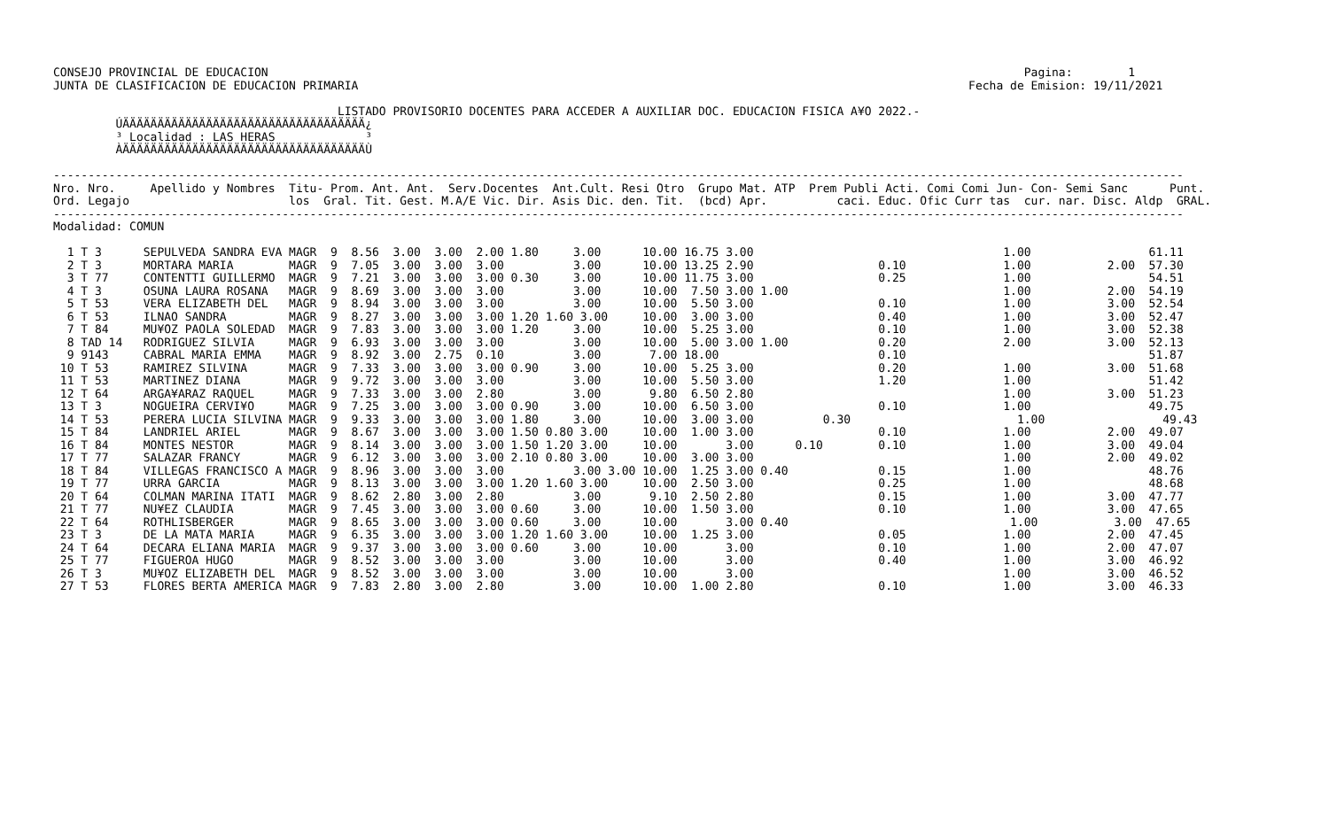CONSEJO PROVINCIAL DE EDUCACION                                                                                                             Pagina:        1
JUNTA DE CLASIFICACION DE EDUCACION PRIMARIA                                                                                        Fecha de Emision: 19/11/2021

                                         LISTADO PROVISORIO DOCENTES PARA ACCEDER A AUXILIAR DOC. EDUCACION FISICA A¥O 2022.-
         ÚÄÄÄÄÄÄÄÄÄÄÄÄÄÄÄÄÄÄÄÄÄÄÄÄÄÄÄÄÄÄÄÄÄÄÄ¿
         ³ Localidad : LAS HERAS             ³
         ÀÄÄÄÄÄÄÄÄÄÄÄÄÄÄÄÄÄÄÄÄÄÄÄÄÄÄÄÄÄÄÄÄÄÄÄÙ

-------------------------------------------------------------------------------------------------------------------------------------------------------------------
Nro. Nro.     Apellido y Nombres  Titu- Prom. Ant. Ant.  Serv.Docentes  Ant.Cult. Resi Otro  Grupo Mat. ATP  Prem Publi Acti. Comi Comi Jun- Con- Semi Sanc      Punt.
Ord. Legajo                       los  Gral. Tit. Gest. M.A/E Vic. Dir. Asis Dic. den. Tit.  (bcd) Apr.          caci. Educ. Ofic Curr tas  cur. nar. Disc. Aldp  GRAL.
-------------------------------------------------------------------------------------------------------------------------------------------------------------------
Modalidad: COMUN

  1 T 3      SEPULVEDA SANDRA EVA MAGR  9  8.56  3.00  3.00  2.00 1.80     3.00      10.00 16.75 3.00                                    1.00                 61.11
  2 T 3      MORTARA MARIA        MAGR  9  7.05  3.00  3.00  3.00          3.00      10.00 13.25 2.90                  0.10              1.00           2.00  57.30
  3 T 77     CONTENTTI GUILLERMO  MAGR  9  7.21  3.00  3.00  3.00 0.30     3.00      10.00 11.75 3.00                  0.25              1.00                 54.51
  4 T 3      OSUNA LAURA ROSANA   MAGR  9  8.69  3.00  3.00  3.00          3.00      10.00  7.50 3.00 1.00                               1.00           2.00  54.19
  5 T 53     VERA ELIZABETH DEL   MAGR  9  8.94  3.00  3.00  3.00          3.00      10.00  5.50 3.00                  0.10              1.00           3.00  52.54
  6 T 53     ILNAO SANDRA         MAGR  9  8.27  3.00  3.00  3.00 1.20 1.60 3.00     10.00  3.00 3.00                  0.40              1.00           3.00  52.47
  7 T 84     MU¥OZ PAOLA SOLEDAD  MAGR  9  7.83  3.00  3.00  3.00 1.20     3.00      10.00  5.25 3.00                  0.10              1.00           3.00  52.38
  8 TAD 14   RODRIGUEZ SILVIA     MAGR  9  6.93  3.00  3.00  3.00          3.00      10.00  5.00 3.00 1.00             0.20              2.00           3.00  52.13
  9 9143     CABRAL MARIA EMMA    MAGR  9  8.92  3.00  2.75  0.10          3.00       7.00 18.00                       0.10                                   51.87
 10 T 53     RAMIREZ SILVINA      MAGR  9  7.33  3.00  3.00  3.00 0.90     3.00      10.00  5.25 3.00                  0.20              1.00           3.00  51.68
 11 T 53     MARTINEZ DIANA       MAGR  9  9.72  3.00  3.00  3.00          3.00      10.00  5.50 3.00                  1.20              1.00                 51.42
 12 T 64     ARGA¥ARAZ RAQUEL     MAGR  9  7.33  3.00  3.00  2.80          3.00       9.80  6.50 2.80                                    1.00           3.00  51.23
 13 T 3      NOGUEIRA CERVI¥O     MAGR  9  7.25  3.00  3.00  3.00 0.90     3.00      10.00  6.50 3.00                  0.10              1.00                 49.75
 14 T 53     PERERA LUCIA SILVINA MAGR  9  9.33  3.00  3.00  3.00 1.80     3.00      10.00  3.00 3.00          0.30                        1.00                 49.43
 15 T 84     LANDRIEL ARIEL       MAGR  9  8.67  3.00  3.00  3.00 1.50 0.80 3.00     10.00  1.00 3.00                  0.10              1.00           2.00  49.07
 16 T 84     MONTES NESTOR        MAGR  9  8.14  3.00  3.00  3.00 1.50 1.20 3.00     10.00       3.00      0.10        0.10              1.00           3.00  49.04
 17 T 77     SALAZAR FRANCY       MAGR  9  6.12  3.00  3.00  3.00 2.10 0.80 3.00     10.00  3.00 3.00                                    1.00           2.00  49.02
 18 T 84     VILLEGAS FRANCISCO A MAGR  9  8.96  3.00  3.00  3.00          3.00 3.00 10.00  1.25 3.00 0.40             0.15              1.00                 48.76
 19 T 77     URRA GARCIA          MAGR  9  8.13  3.00  3.00  3.00 1.20 1.60 3.00     10.00  2.50 3.00                  0.25              1.00                 48.68
 20 T 64     COLMAN MARINA ITATI  MAGR  9  8.62  2.80  3.00  2.80          3.00       9.10  2.50 2.80                  0.15              1.00           3.00  47.77
 21 T 77     NU¥EZ CLAUDIA        MAGR  9  7.45  3.00  3.00  3.00 0.60     3.00      10.00  1.50 3.00                  0.10              1.00           3.00  47.65
 22 T 64     ROTHLISBERGER        MAGR  9  8.65  3.00  3.00  3.00 0.60     3.00      10.00       3.00 0.40                                1.00           3.00  47.65
 23 T 3      DE LA MATA MARIA     MAGR  9  6.35  3.00  3.00  3.00 1.20 1.60 3.00     10.00  1.25 3.00                  0.05              1.00           2.00  47.45
 24 T 64     DECARA ELIANA MARIA  MAGR  9  9.37  3.00  3.00  3.00 0.60     3.00      10.00       3.00                  0.10              1.00           2.00  47.07
 25 T 77     FIGUEROA HUGO        MAGR  9  8.52  3.00  3.00  3.00          3.00      10.00       3.00                  0.40              1.00           3.00  46.92
 26 T 3      MU¥OZ ELIZABETH DEL  MAGR  9  8.52  3.00  3.00  3.00          3.00      10.00       3.00                                    1.00           3.00  46.52
 27 T 53     FLORES BERTA AMERICA MAGR  9  7.83  2.80  3.00  2.80          3.00      10.00  1.00 2.80                  0.10              1.00           3.00  46.33